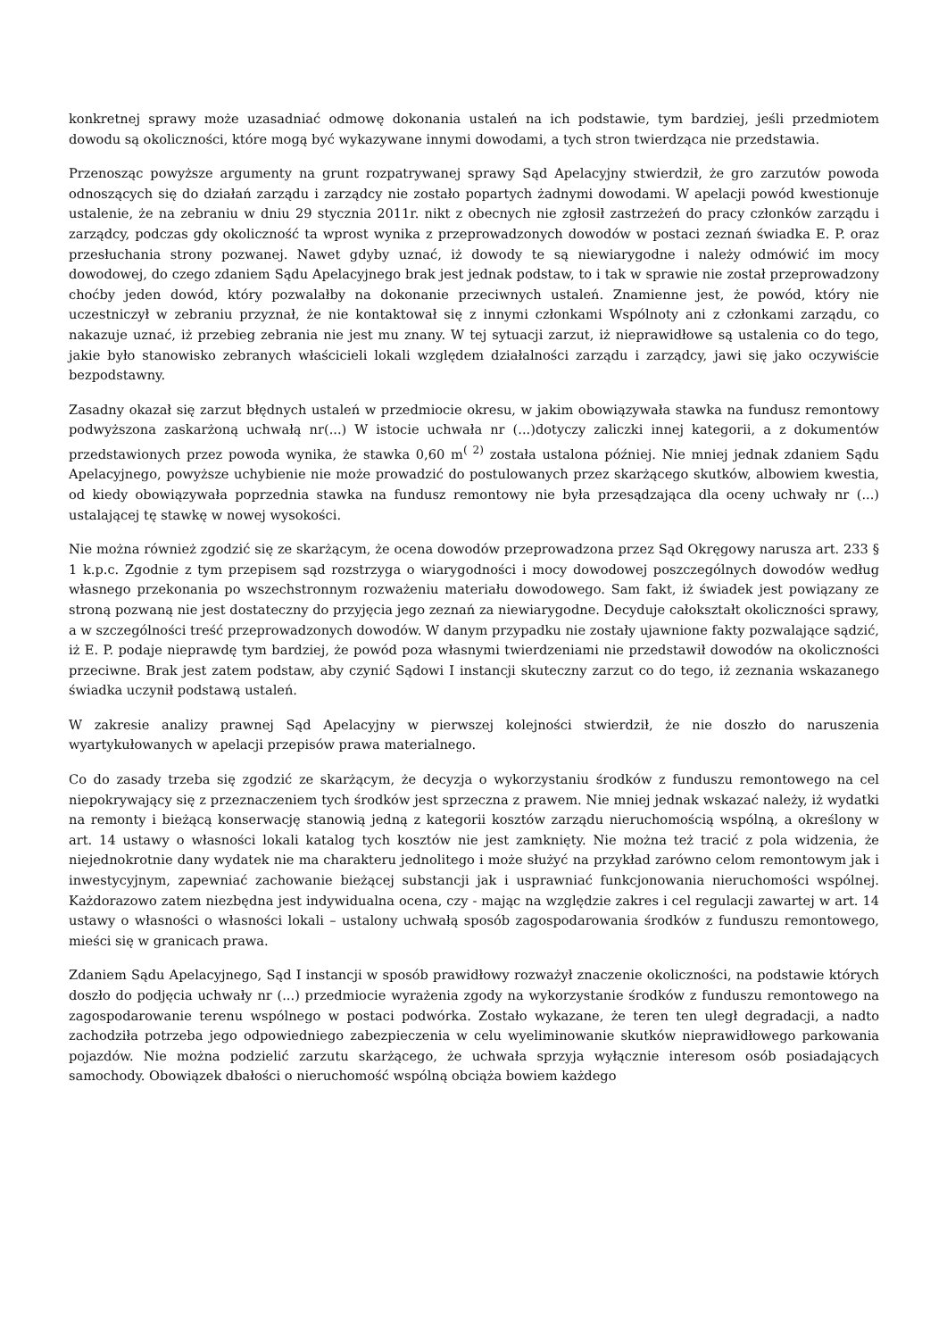konkretnej sprawy może uzasadniać odmowę dokonania ustaleń na ich podstawie, tym bardziej, jeśli przedmiotem dowodu są okoliczności, które mogą być wykazywane innymi dowodami, a tych stron twierdząca nie przedstawia.
Przenosząc powyższe argumenty na grunt rozpatrywanej sprawy Sąd Apelacyjny stwierdził, że gro zarzutów powoda odnoszących się do działań zarządu i zarządcy nie zostało popartych żadnymi dowodami. W apelacji powód kwestionuje ustalenie, że na zebraniu w dniu 29 stycznia 2011r. nikt z obecnych nie zgłosił zastrzeżeń do pracy członków zarządu i zarządcy, podczas gdy okoliczność ta wprost wynika z przeprowadzonych dowodów w postaci zeznań świadka E. P. oraz przesłuchania strony pozwanej. Nawet gdyby uznać, iż dowody te są niewiarygodne i należy odmówić im mocy dowodowej, do czego zdaniem Sądu Apelacyjnego brak jest jednak podstaw, to i tak w sprawie nie został przeprowadzony choćby jeden dowód, który pozwalałby na dokonanie przeciwnych ustaleń. Znamienne jest, że powód, który nie uczestniczył w zebraniu przyznał, że nie kontaktował się z innymi członkami Wspólnoty ani z członkami zarządu, co nakazuje uznać, iż przebieg zebrania nie jest mu znany. W tej sytuacji zarzut, iż nieprawidłowe są ustalenia co do tego, jakie było stanowisko zebranych właścicieli lokali względem działalności zarządu i zarządcy, jawi się jako oczywiście bezpodstawny.
Zasadny okazał się zarzut błędnych ustaleń w przedmiocie okresu, w jakim obowiązywała stawka na fundusz remontowy podwyższona zaskarżoną uchwałą nr(...) W istocie uchwała nr (...)dotyczy zaliczki innej kategorii, a z dokumentów przedstawionych przez powoda wynika, że stawka 0,60 m<sup>( 2)</sup> została ustalona później. Nie mniej jednak zdaniem Sądu Apelacyjnego, powyższe uchybienie nie może prowadzić do postulowanych przez skarżącego skutków, albowiem kwestia, od kiedy obowiązywała poprzednia stawka na fundusz remontowy nie była przesądzająca dla oceny uchwały nr (...) ustalającej tę stawkę w nowej wysokości.
Nie można również zgodzić się ze skarżącym, że ocena dowodów przeprowadzona przez Sąd Okręgowy narusza art. 233 § 1 k.p.c. Zgodnie z tym przepisem sąd rozstrzyga o wiarygodności i mocy dowodowej poszczególnych dowodów według własnego przekonania po wszechstronnym rozważeniu materiału dowodowego. Sam fakt, iż świadek jest powiązany ze stroną pozwaną nie jest dostateczny do przyjęcia jego zeznań za niewiarygodne. Decyduje całokształt okoliczności sprawy, a w szczególności treść przeprowadzonych dowodów. W danym przypadku nie zostały ujawnione fakty pozwalające sądzić, iż E. P. podaje nieprawdę tym bardziej, że powód poza własnymi twierdzeniami nie przedstawił dowodów na okoliczności przeciwne. Brak jest zatem podstaw, aby czynić Sądowi I instancji skuteczny zarzut co do tego, iż zeznania wskazanego świadka uczynił podstawą ustaleń.
W zakresie analizy prawnej Sąd Apelacyjny w pierwszej kolejności stwierdził, że nie doszło do naruszenia wyartykułowanych w apelacji przepisów prawa materialnego.
Co do zasady trzeba się zgodzić ze skarżącym, że decyzja o wykorzystaniu środków z funduszu remontowego na cel niepokrywający się z przeznaczeniem tych środków jest sprzeczna z prawem. Nie mniej jednak wskazać należy, iż wydatki na remonty i bieżącą konserwację stanowią jedną z kategorii kosztów zarządu nieruchomością wspólną, a określony w art. 14 ustawy o własności lokali katalog tych kosztów nie jest zamknięty. Nie można też tracić z pola widzenia, że niejednokrotnie dany wydatek nie ma charakteru jednolitego i może służyć na przykład zarówno celom remontowym jak i inwestycyjnym, zapewniać zachowanie bieżącej substancji jak i usprawniać funkcjonowania nieruchomości wspólnej. Każdorazowo zatem niezbędna jest indywidualna ocena, czy - mając na względzie zakres i cel regulacji zawartej w art. 14 ustawy o własności o własności lokali – ustalony uchwałą sposób zagospodarowania środków z funduszu remontowego, mieści się w granicach prawa.
Zdaniem Sądu Apelacyjnego, Sąd I instancji w sposób prawidłowy rozważył znaczenie okoliczności, na podstawie których doszło do podjęcia uchwały nr (...) przedmiocie wyrażenia zgody na wykorzystanie środków z funduszu remontowego na zagospodarowanie terenu wspólnego w postaci podwórka. Zostało wykazane, że teren ten uległ degradacji, a nadto zachodziła potrzeba jego odpowiedniego zabezpieczenia w celu wyeliminowanie skutków nieprawidłowego parkowania pojazdów. Nie można podzielić zarzutu skarżącego, że uchwała sprzyja wyłącznie interesom osób posiadających samochody. Obowiązek dbałości o nieruchomość wspólną obciąża bowiem każdego